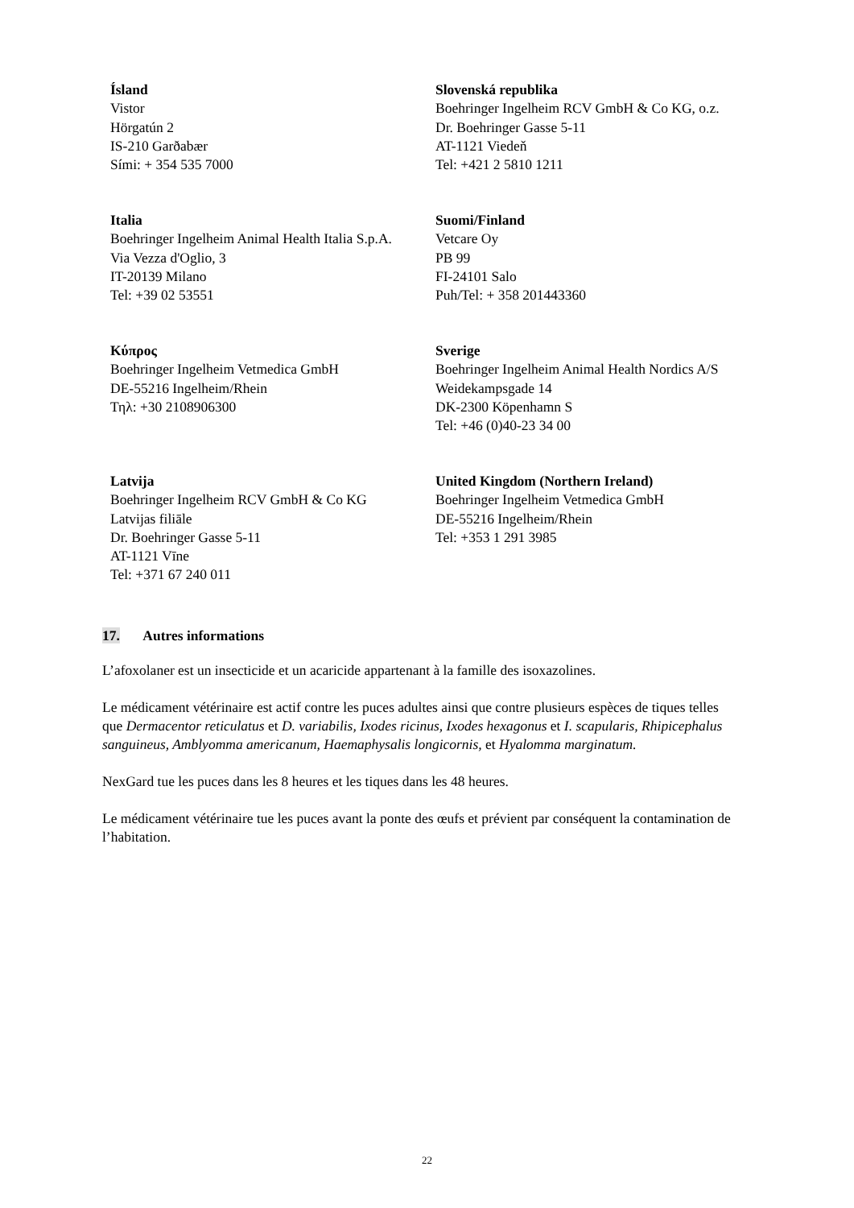| Ísland Vistor Hörgatún 2 IS-210 Garðabær Sími: + 354 535 7000 | Slovenská republika Boehringer Ingelheim RCV GmbH & Co KG, o.z. Dr. Boehringer Gasse 5-11 AT-1121 Viedeň Tel: +421 2 5810 1211 |
| Italia Boehringer Ingelheim Animal Health Italia S.p.A. Via Vezza d'Oglio, 3 IT-20139 Milano Tel: +39 02 53551 | Suomi/Finland Vetcare Oy PB 99 FI-24101 Salo Puh/Tel: + 358 201443360 |
| Κύπρος Boehringer Ingelheim Vetmedica GmbH DE-55216 Ingelheim/Rhein Τηλ: +30 2108906300 | Sverige Boehringer Ingelheim Animal Health Nordics A/S Weidekampsgade 14 DK-2300 Köpenhamn S Tel: +46 (0)40-23 34 00 |
| Latvija Boehringer Ingelheim RCV GmbH & Co KG Latvijas filiāle Dr. Boehringer Gasse 5-11 AT-1121 Vīne Tel: +371 67 240 011 | United Kingdom (Northern Ireland) Boehringer Ingelheim Vetmedica GmbH DE-55216 Ingelheim/Rhein Tel: +353 1 291 3985 |
17. Autres informations
L’afoxolaner est un insecticide et un acaricide appartenant à la famille des isoxazolines.
Le médicament vétérinaire est actif contre les puces adultes ainsi que contre plusieurs espèces de tiques telles que Dermacentor reticulatus et D. variabilis, Ixodes ricinus, Ixodes hexagonus et I. scapularis, Rhipicephalus sanguineus, Amblyomma americanum, Haemaphysalis longicornis, et Hyalomma marginatum.
NexGard tue les puces dans les 8 heures et les tiques dans les 48 heures.
Le médicament vétérinaire tue les puces avant la ponte des œufs et prévient par conséquent la contamination de l’habitation.
22